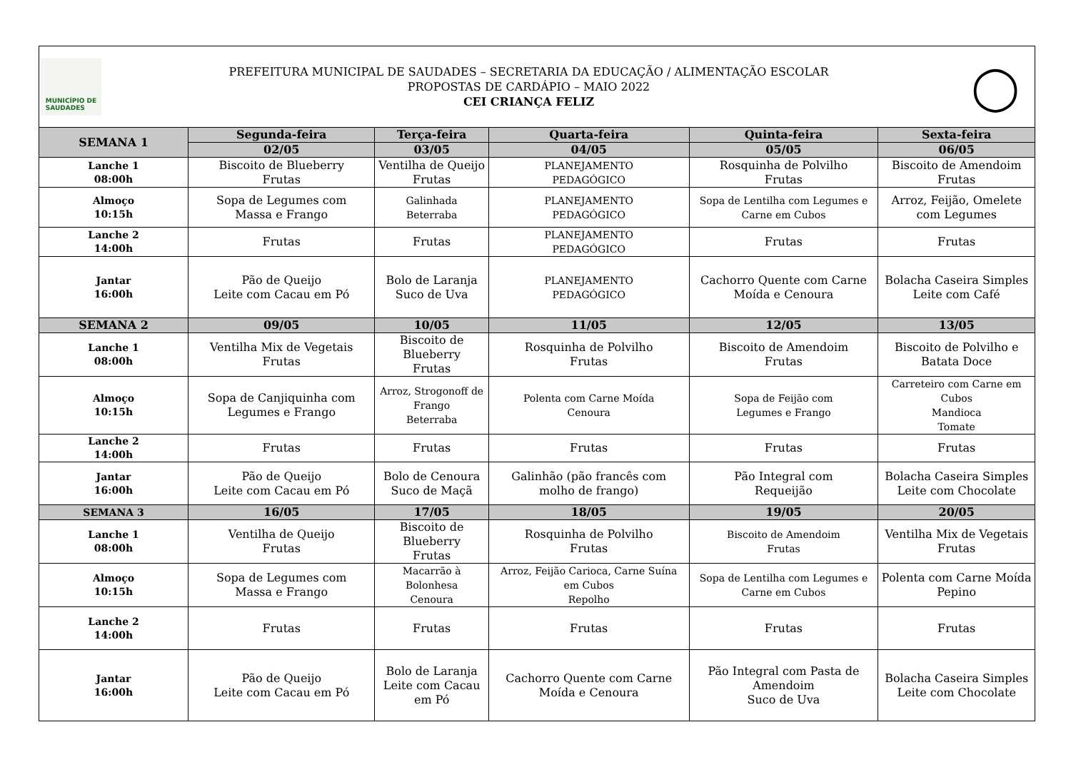MUNICÍPIO DE
SAUDADES
PREFEITURA MUNICIPAL DE SAUDADES – SECRETARIA DA EDUCAÇÃO / ALIMENTAÇÃO ESCOLAR
PROPOSTAS DE CARDÁPIO – MAIO 2022
CEI CRIANÇA FELIZ
◯
| SEMANA 1 | Segunda-feira | Terça-feira | Quarta-feira | Quinta-feira | Sexta-feira |
| --- | --- | --- | --- | --- | --- |
| | 02/05 | 03/05 | 04/05 | 05/05 | 06/05 |
| Lanche 1 08:00h | Biscoito de Blueberry Frutas | Ventilha de Queijo Frutas | PLANEJAMENTO PEDAGÓGICO | Rosquinha de Polvilho Frutas | Biscoito de Amendoim Frutas |
| Almoço 10:15h | Sopa de Legumes com Massa e Frango | Galinhada Beterraba | PLANEJAMENTO PEDAGÓGICO | Sopa de Lentilha com Legumes e Carne em Cubos | Arroz, Feijão, Omelete com Legumes |
| Lanche 2 14:00h | Frutas | Frutas | PLANEJAMENTO PEDAGÓGICO | Frutas | Frutas |
| Jantar 16:00h | Pão de Queijo Leite com Cacau em Pó | Bolo de Laranja Suco de Uva | PLANEJAMENTO PEDAGÓGICO | Cachorro Quente com Carne Moída e Cenoura | Bolacha Caseira Simples Leite com Café |
| SEMANA 2 | 09/05 | 10/05 | 11/05 | 12/05 | 13/05 |
| Lanche 1 08:00h | Ventilha Mix de Vegetais Frutas | Biscoito de Blueberry Frutas | Rosquinha de Polvilho Frutas | Biscoito de Amendoim Frutas | Biscoito de Polvilho e Batata Doce |
| Almoço 10:15h | Sopa de Canjiquinha com Legumes e Frango | Arroz, Strogonoff de Frango Beterraba | Polenta com Carne Moída Cenoura | Sopa de Feijão com Legumes e Frango | Carreteiro com Carne em Cubos Mandioca Tomate |
| Lanche 2 14:00h | Frutas | Frutas | Frutas | Frutas | Frutas |
| Jantar 16:00h | Pão de Queijo Leite com Cacau em Pó | Bolo de Cenoura Suco de Maçã | Galinhão (pão francês com molho de frango) | Pão Integral com Requeijão | Bolacha Caseira Simples Leite com Chocolate |
| SEMANA 3 | 16/05 | 17/05 | 18/05 | 19/05 | 20/05 |
| Lanche 1 08:00h | Ventilha de Queijo Frutas | Biscoito de Blueberry Frutas | Rosquinha de Polvilho Frutas | Biscoito de Amendoim Frutas | Ventilha Mix de Vegetais Frutas |
| Almoço 10:15h | Sopa de Legumes com Massa e Frango | Macarrão à Bolonhesa Cenoura | Arroz, Feijão Carioca, Carne Suína em Cubos Repolho | Sopa de Lentilha com Legumes e Carne em Cubos | Polenta com Carne Moída Pepino |
| Lanche 2 14:00h | Frutas | Frutas | Frutas | Frutas | Frutas |
| Jantar 16:00h | Pão de Queijo Leite com Cacau em Pó | Bolo de Laranja Leite com Cacau em Pó | Cachorro Quente com Carne Moída e Cenoura | Pão Integral com Pasta de Amendoim Suco de Uva | Bolacha Caseira Simples Leite com Chocolate |